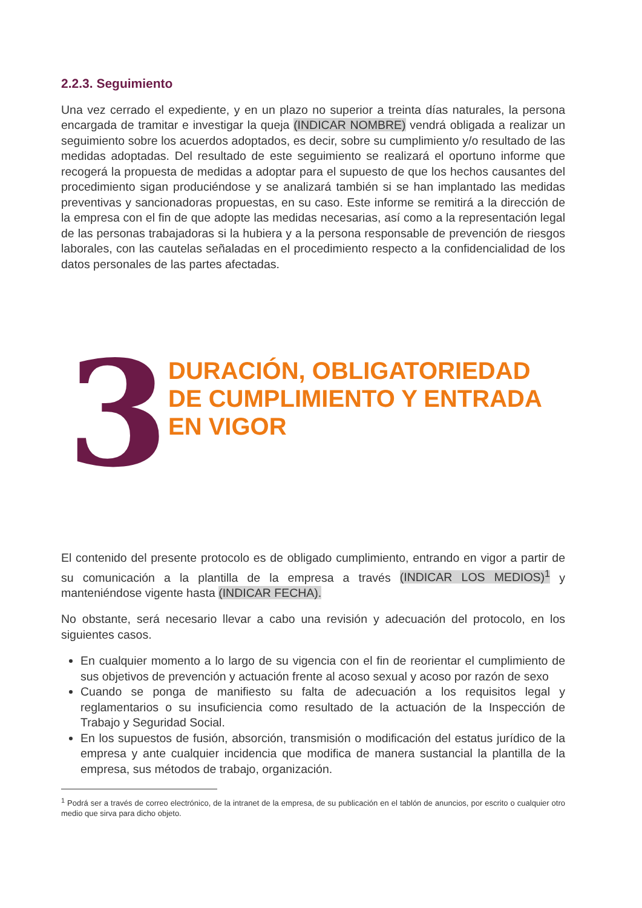2.2.3. Seguimiento
Una vez cerrado el expediente, y en un plazo no superior a treinta días naturales, la persona encargada de tramitar e investigar la queja (INDICAR NOMBRE) vendrá obligada a realizar un seguimiento sobre los acuerdos adoptados, es decir, sobre su cumplimiento y/o resultado de las medidas adoptadas. Del resultado de este seguimiento se realizará el oportuno informe que recogerá la propuesta de medidas a adoptar para el supuesto de que los hechos causantes del procedimiento sigan produciéndose y se analizará también si se han implantado las medidas preventivas y sancionadoras propuestas, en su caso. Este informe se remitirá a la dirección de la empresa con el fin de que adopte las medidas necesarias, así como a la representación legal de las personas trabajadoras si la hubiera y a la persona responsable de prevención de riesgos laborales, con las cautelas señaladas en el procedimiento respecto a la confidencialidad de los datos personales de las partes afectadas.
3
DURACIÓN, OBLIGATORIEDAD DE CUMPLIMIENTO Y ENTRADA EN VIGOR
El contenido del presente protocolo es de obligado cumplimiento, entrando en vigor a partir de su comunicación a la plantilla de la empresa a través (INDICAR LOS MEDIOS)<sup>1</sup> y manteniéndose vigente hasta (INDICAR FECHA).
No obstante, será necesario llevar a cabo una revisión y adecuación del protocolo, en los siguientes casos.
En cualquier momento a lo largo de su vigencia con el fin de reorientar el cumplimiento de sus objetivos de prevención y actuación frente al acoso sexual y acoso por razón de sexo
Cuando se ponga de manifiesto su falta de adecuación a los requisitos legal y reglamentarios o su insuficiencia como resultado de la actuación de la Inspección de Trabajo y Seguridad Social.
En los supuestos de fusión, absorción, transmisión o modificación del estatus jurídico de la empresa y ante cualquier incidencia que modifica de manera sustancial la plantilla de la empresa, sus métodos de trabajo, organización.
<sup>1</sup> Podrá ser a través de correo electrónico, de la intranet de la empresa, de su publicación en el tablón de anuncios, por escrito o cualquier otro medio que sirva para dicho objeto.